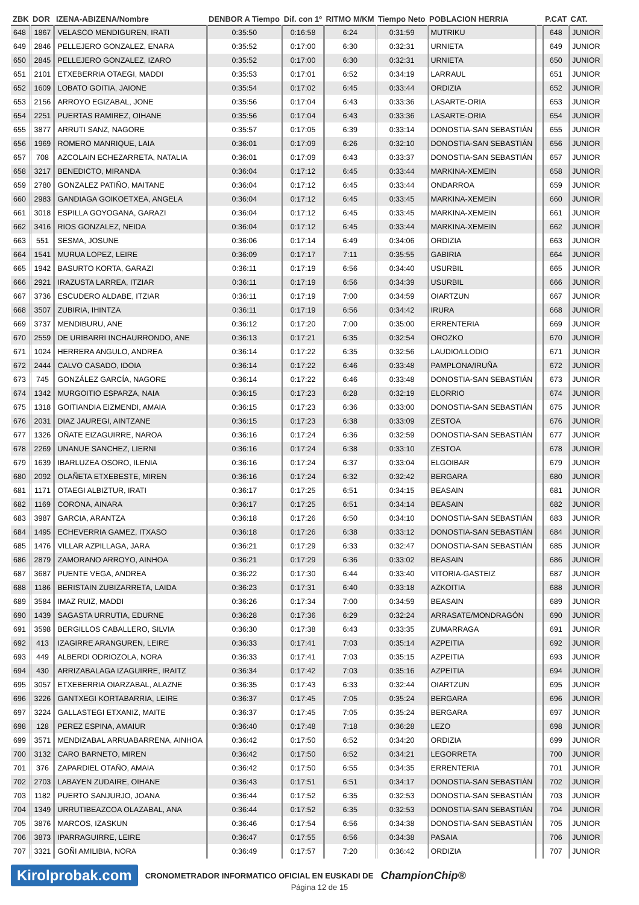| ZBK | DOR | IZENA-ABIZENA/Nombre | DENBOR A Tiempo | Dif. con 1º | RITMO M/KM | Tiempo Neto | POBLACION HERRIA | | P.CAT | CAT. |
| --- | --- | --- | --- | --- | --- | --- | --- | --- | --- | --- |
| 648 | 1867 | VELASCO MENDIGUREN, IRATI | 0:35:50 | 0:16:58 | 6:24 | 0:31:59 | MUTRIKU | | 648 | JUNIOR |
| 649 | 2846 | PELLEJERO GONZALEZ, ENARA | 0:35:52 | 0:17:00 | 6:30 | 0:32:31 | URNIETA | | 649 | JUNIOR |
| 650 | 2845 | PELLEJERO GONZALEZ, IZARO | 0:35:52 | 0:17:00 | 6:30 | 0:32:31 | URNIETA | | 650 | JUNIOR |
| 651 | 2101 | ETXEBERRIA OTAEGI, MADDI | 0:35:53 | 0:17:01 | 6:52 | 0:34:19 | LARRAUL | | 651 | JUNIOR |
| 652 | 1609 | LOBATO GOITIA, JAIONE | 0:35:54 | 0:17:02 | 6:45 | 0:33:44 | ORDIZIA | | 652 | JUNIOR |
| 653 | 2156 | ARROYO EGIZABAL, JONE | 0:35:56 | 0:17:04 | 6:43 | 0:33:36 | LASARTE-ORIA | | 653 | JUNIOR |
| 654 | 2251 | PUERTAS RAMIREZ, OIHANE | 0:35:56 | 0:17:04 | 6:43 | 0:33:36 | LASARTE-ORIA | | 654 | JUNIOR |
| 655 | 3877 | ARRUTI SANZ, NAGORE | 0:35:57 | 0:17:05 | 6:39 | 0:33:14 | DONOSTIA-SAN SEBASTIÁN | | 655 | JUNIOR |
| 656 | 1969 | ROMERO MANRIQUE, LAIA | 0:36:01 | 0:17:09 | 6:26 | 0:32:10 | DONOSTIA-SAN SEBASTIÁN | | 656 | JUNIOR |
| 657 | 708 | AZCOLAIN ECHEZARRETA, NATALIA | 0:36:01 | 0:17:09 | 6:43 | 0:33:37 | DONOSTIA-SAN SEBASTIÁN | | 657 | JUNIOR |
| 658 | 3217 | BENEDICTO, MIRANDA | 0:36:04 | 0:17:12 | 6:45 | 0:33:44 | MARKINA-XEMEIN | | 658 | JUNIOR |
| 659 | 2780 | GONZALEZ PATIÑO, MAITANE | 0:36:04 | 0:17:12 | 6:45 | 0:33:44 | ONDARROA | | 659 | JUNIOR |
| 660 | 2983 | GANDIAGA GOIKOETXEA, ANGELA | 0:36:04 | 0:17:12 | 6:45 | 0:33:45 | MARKINA-XEMEIN | | 660 | JUNIOR |
| 661 | 3018 | ESPILLA GOYOGANA, GARAZI | 0:36:04 | 0:17:12 | 6:45 | 0:33:45 | MARKINA-XEMEIN | | 661 | JUNIOR |
| 662 | 3416 | RIOS GONZALEZ, NEIDA | 0:36:04 | 0:17:12 | 6:45 | 0:33:44 | MARKINA-XEMEIN | | 662 | JUNIOR |
| 663 | 551 | SESMA, JOSUNE | 0:36:06 | 0:17:14 | 6:49 | 0:34:06 | ORDIZIA | | 663 | JUNIOR |
| 664 | 1541 | MURUA LOPEZ, LEIRE | 0:36:09 | 0:17:17 | 7:11 | 0:35:55 | GABIRIA | | 664 | JUNIOR |
| 665 | 1942 | BASURTO KORTA, GARAZI | 0:36:11 | 0:17:19 | 6:56 | 0:34:40 | USURBIL | | 665 | JUNIOR |
| 666 | 2921 | IRAZUSTA LARREA, ITZIAR | 0:36:11 | 0:17:19 | 6:56 | 0:34:39 | USURBIL | | 666 | JUNIOR |
| 667 | 3736 | ESCUDERO ALDABE, ITZIAR | 0:36:11 | 0:17:19 | 7:00 | 0:34:59 | OIARTZUN | | 667 | JUNIOR |
| 668 | 3507 | ZUBIRIA, IHINTZA | 0:36:11 | 0:17:19 | 6:56 | 0:34:42 | IRURA | | 668 | JUNIOR |
| 669 | 3737 | MENDIBURU, ANE | 0:36:12 | 0:17:20 | 7:00 | 0:35:00 | ERRENTERIA | | 669 | JUNIOR |
| 670 | 2559 | DE URIBARRI INCHAURRONDO, ANE | 0:36:13 | 0:17:21 | 6:35 | 0:32:54 | OROZKO | | 670 | JUNIOR |
| 671 | 1024 | HERRERA ANGULO, ANDREA | 0:36:14 | 0:17:22 | 6:35 | 0:32:56 | LAUDIO/LLODIO | | 671 | JUNIOR |
| 672 | 2444 | CALVO CASADO, IDOIA | 0:36:14 | 0:17:22 | 6:46 | 0:33:48 | PAMPLONA/IRUÑA | | 672 | JUNIOR |
| 673 | 745 | GONZÁLEZ GARCÍA, NAGORE | 0:36:14 | 0:17:22 | 6:46 | 0:33:48 | DONOSTIA-SAN SEBASTIÁN | | 673 | JUNIOR |
| 674 | 1342 | MURGOITIO ESPARZA, NAIA | 0:36:15 | 0:17:23 | 6:28 | 0:32:19 | ELORRIO | | 674 | JUNIOR |
| 675 | 1318 | GOITIANDIA EIZMENDI, AMAIA | 0:36:15 | 0:17:23 | 6:36 | 0:33:00 | DONOSTIA-SAN SEBASTIÁN | | 675 | JUNIOR |
| 676 | 2031 | DIAZ JAUREGI, AINTZANE | 0:36:15 | 0:17:23 | 6:38 | 0:33:09 | ZESTOA | | 676 | JUNIOR |
| 677 | 1326 | OÑATE EIZAGUIRRE, NAROA | 0:36:16 | 0:17:24 | 6:36 | 0:32:59 | DONOSTIA-SAN SEBASTIÁN | | 677 | JUNIOR |
| 678 | 2269 | UNANUE SANCHEZ, LIERNI | 0:36:16 | 0:17:24 | 6:38 | 0:33:10 | ZESTOA | | 678 | JUNIOR |
| 679 | 1639 | IBARLUZEA OSORO, ILENIA | 0:36:16 | 0:17:24 | 6:37 | 0:33:04 | ELGOIBAR | | 679 | JUNIOR |
| 680 | 2092 | OLAÑETA ETXEBESTE, MIREN | 0:36:16 | 0:17:24 | 6:32 | 0:32:42 | BERGARA | | 680 | JUNIOR |
| 681 | 1171 | OTAEGI ALBIZTUR, IRATI | 0:36:17 | 0:17:25 | 6:51 | 0:34:15 | BEASAIN | | 681 | JUNIOR |
| 682 | 1169 | CORONA, AINARA | 0:36:17 | 0:17:25 | 6:51 | 0:34:14 | BEASAIN | | 682 | JUNIOR |
| 683 | 3987 | GARCIA, ARANTZA | 0:36:18 | 0:17:26 | 6:50 | 0:34:10 | DONOSTIA-SAN SEBASTIÁN | | 683 | JUNIOR |
| 684 | 1495 | ECHEVERRIA GAMEZ, ITXASO | 0:36:18 | 0:17:26 | 6:38 | 0:33:12 | DONOSTIA-SAN SEBASTIÁN | | 684 | JUNIOR |
| 685 | 1476 | VILLAR AZPILLAGA, JARA | 0:36:21 | 0:17:29 | 6:33 | 0:32:47 | DONOSTIA-SAN SEBASTIÁN | | 685 | JUNIOR |
| 686 | 2879 | ZAMORANO ARROYO, AINHOA | 0:36:21 | 0:17:29 | 6:36 | 0:33:02 | BEASAIN | | 686 | JUNIOR |
| 687 | 3687 | PUENTE VEGA, ANDREA | 0:36:22 | 0:17:30 | 6:44 | 0:33:40 | VITORIA-GASTEIZ | | 687 | JUNIOR |
| 688 | 1186 | BERISTAIN ZUBIZARRETA, LAIDA | 0:36:23 | 0:17:31 | 6:40 | 0:33:18 | AZKOITIA | | 688 | JUNIOR |
| 689 | 3584 | IMAZ RUIZ, MADDI | 0:36:26 | 0:17:34 | 7:00 | 0:34:59 | BEASAIN | | 689 | JUNIOR |
| 690 | 1439 | SAGASTA URRUTIA, EDURNE | 0:36:28 | 0:17:36 | 6:29 | 0:32:24 | ARRASATE/MONDRAGÓN | | 690 | JUNIOR |
| 691 | 3598 | BERGILLOS CABALLERO, SILVIA | 0:36:30 | 0:17:38 | 6:43 | 0:33:35 | ZUMARRAGA | | 691 | JUNIOR |
| 692 | 413 | IZAGIRRE ARANGUREN, LEIRE | 0:36:33 | 0:17:41 | 7:03 | 0:35:14 | AZPEITIA | | 692 | JUNIOR |
| 693 | 449 | ALBERDI ODRIOZOLA, NORA | 0:36:33 | 0:17:41 | 7:03 | 0:35:15 | AZPEITIA | | 693 | JUNIOR |
| 694 | 430 | ARRIZABALAGA IZAGUIRRE, IRAITZ | 0:36:34 | 0:17:42 | 7:03 | 0:35:16 | AZPEITIA | | 694 | JUNIOR |
| 695 | 3057 | ETXEBERRIA OIARZABAL, ALAZNE | 0:36:35 | 0:17:43 | 6:33 | 0:32:44 | OIARTZUN | | 695 | JUNIOR |
| 696 | 3226 | GANTXEGI KORTABARRIA, LEIRE | 0:36:37 | 0:17:45 | 7:05 | 0:35:24 | BERGARA | | 696 | JUNIOR |
| 697 | 3224 | GALLASTEGI ETXANIZ, MAITE | 0:36:37 | 0:17:45 | 7:05 | 0:35:24 | BERGARA | | 697 | JUNIOR |
| 698 | 128 | PEREZ ESPINA, AMAIUR | 0:36:40 | 0:17:48 | 7:18 | 0:36:28 | LEZO | | 698 | JUNIOR |
| 699 | 3571 | MENDIZABAL ARRUABARRENA, AINHOA | 0:36:42 | 0:17:50 | 6:52 | 0:34:20 | ORDIZIA | | 699 | JUNIOR |
| 700 | 3132 | CARO BARNETO, MIREN | 0:36:42 | 0:17:50 | 6:52 | 0:34:21 | LEGORRETA | | 700 | JUNIOR |
| 701 | 376 | ZAPARDIEL OTAÑO, AMAIA | 0:36:42 | 0:17:50 | 6:55 | 0:34:35 | ERRENTERIA | | 701 | JUNIOR |
| 702 | 2703 | LABAYEN ZUDAIRE, OIHANE | 0:36:43 | 0:17:51 | 6:51 | 0:34:17 | DONOSTIA-SAN SEBASTIÁN | | 702 | JUNIOR |
| 703 | 1182 | PUERTO SANJURJO, JOANA | 0:36:44 | 0:17:52 | 6:35 | 0:32:53 | DONOSTIA-SAN SEBASTIÁN | | 703 | JUNIOR |
| 704 | 1349 | URRUTIBEAZCOA OLAZABAL, ANA | 0:36:44 | 0:17:52 | 6:35 | 0:32:53 | DONOSTIA-SAN SEBASTIÁN | | 704 | JUNIOR |
| 705 | 3876 | MARCOS, IZASKUN | 0:36:46 | 0:17:54 | 6:56 | 0:34:38 | DONOSTIA-SAN SEBASTIÁN | | 705 | JUNIOR |
| 706 | 3873 | IPARRAGUIRRE, LEIRE | 0:36:47 | 0:17:55 | 6:56 | 0:34:38 | PASAIA | | 706 | JUNIOR |
| 707 | 3321 | GOÑI AMILIBIA, NORA | 0:36:49 | 0:17:57 | 7:20 | 0:36:42 | ORDIZIA | | 707 | JUNIOR |
Kirolprobak.com CRONOMETRADOR INFORMATICO OFICIAL EN EUSKADI DE ChampionChip®
Página 12 de 15